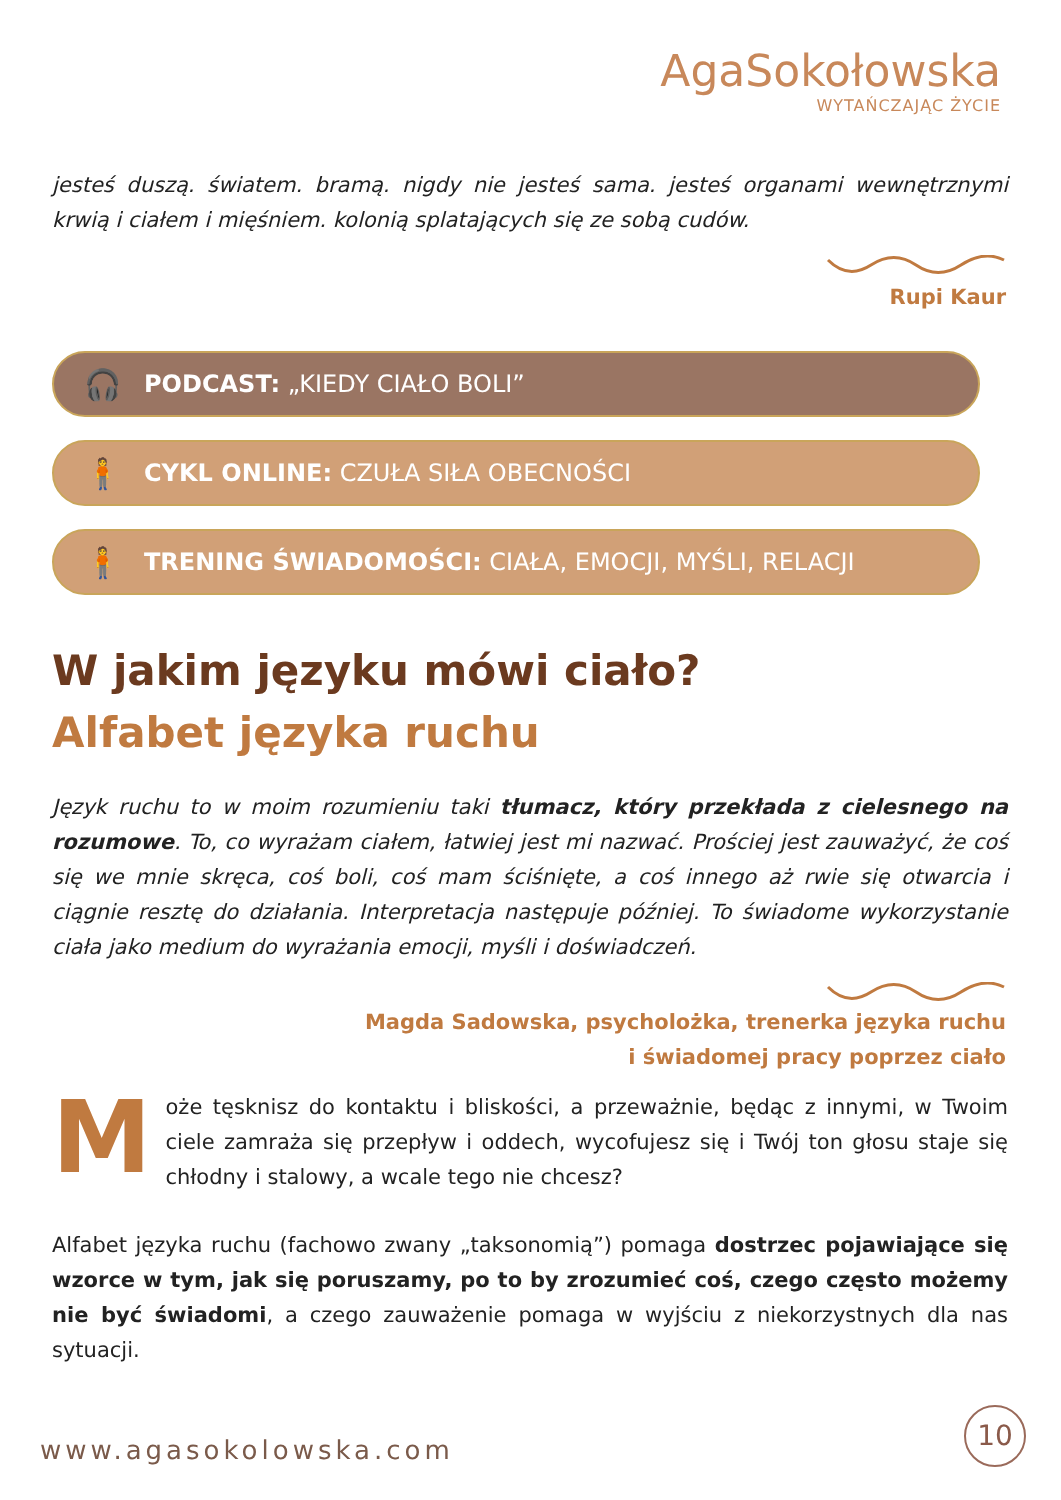AgaSokołowska
WYTAŃCZAJĄC ŻYCIE
jesteś duszą. światem. bramą. nigdy nie jesteś sama. jesteś organami wewnętrznymi krwią i ciałem i mięśniem. kolonią splatających się ze sobą cudów.
Rupi Kaur
🎧 PODCAST: „KIEDY CIAŁO BOLI”
🧍 CYKL ONLINE: CZUŁA SIŁA OBECNOŚCI
🧍 TRENING ŚWIADOMOŚCI: CIAŁA, EMOCJI, MYŚLI, RELACJI
W jakim języku mówi ciało?
Alfabet języka ruchu
Język ruchu to w moim rozumieniu taki tłumacz, który przekłada z cielesnego na rozumowe. To, co wyrażam ciałem, łatwiej jest mi nazwać. Prościej jest zauważyć, że coś się we mnie skręca, coś boli, coś mam ściśnięte, a coś innego aż rwie się otwarcia i ciągnie resztę do działania. Interpretacja następuje później. To świadome wykorzystanie ciała jako medium do wyrażania emocji, myśli i doświadczeń.
Magda Sadowska, psycholożka, trenerka języka ruchu
i świadomej pracy poprzez ciało
Może tęsknisz do kontaktu i bliskości, a przeważnie, będąc z innymi, w Twoim ciele zamraża się przepływ i oddech, wycofujesz się i Twój ton głosu staje się chłodny i stalowy, a wcale tego nie chcesz?
Alfabet języka ruchu (fachowo zwany „taksonomią”) pomaga dostrzec pojawiające się wzorce w tym, jak się poruszamy, po to by zrozumieć coś, czego często możemy nie być świadomi, a czego zauważenie pomaga w wyjściu z niekorzystnych dla nas sytuacji.
www.agasokolowska.com
10